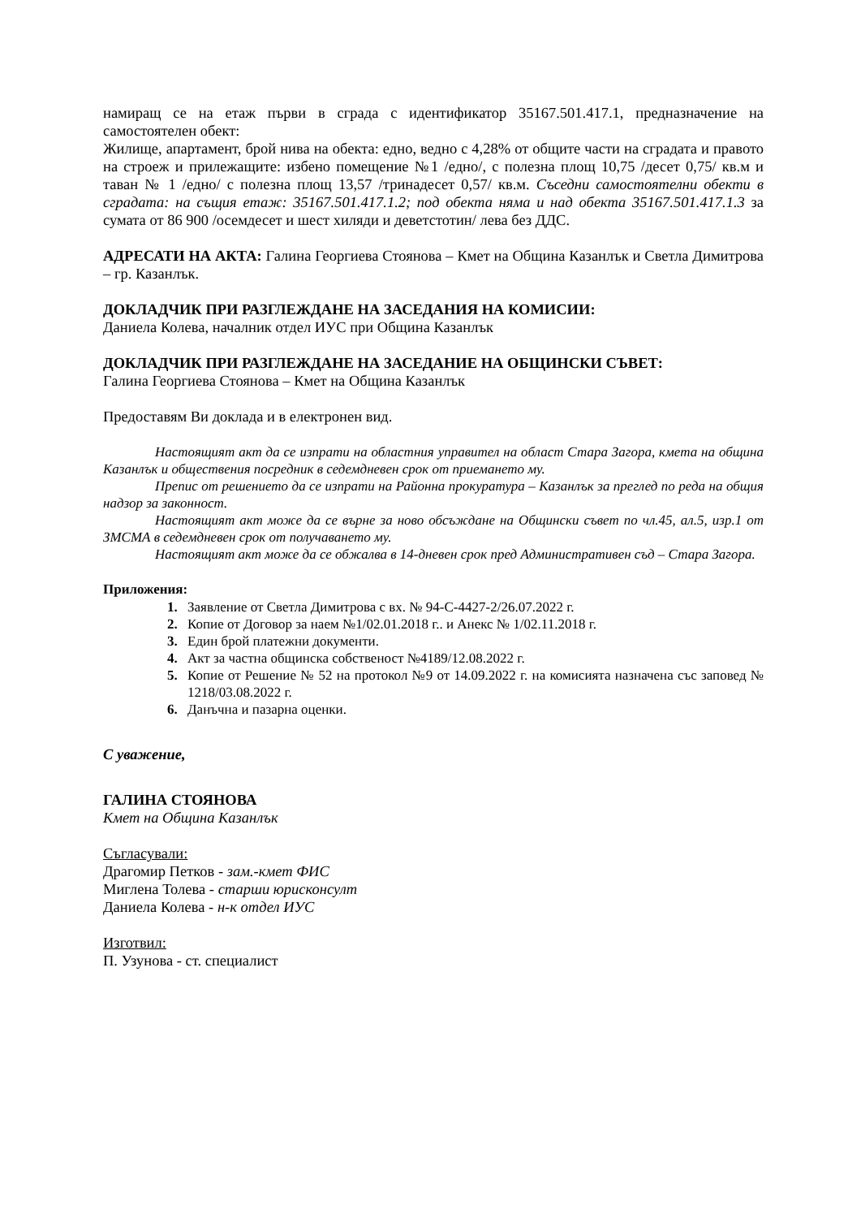намиращ се на етаж първи в сграда с идентификатор 35167.501.417.1, предназначение на самостоятелен обект:
Жилище, апартамент, брой нива на обекта: едно, ведно с 4,28% от общите части на сградата и правото на строеж и прилежащите: избено помещение №1 /едно/, с полезна площ 10,75 /десет 0,75/ кв.м и таван № 1 /едно/ с полезна площ 13,57 /тринадесет 0,57/ кв.м. Съседни самостоятелни обекти в сградата: на същия етаж: 35167.501.417.1.2; под обекта няма и над обекта 35167.501.417.1.3 за сумата от 86 900 /осемдесет и шест хиляди и деветстотин/ лева без ДДС.
АДРЕСАТИ НА АКТА: Галина Георгиева Стоянова – Кмет на Община Казанлък и Светла Димитрова – гр. Казанлък.
ДОКЛАДЧИК ПРИ РАЗГЛЕЖДАНЕ НА ЗАСЕДАНИЯ НА КОМИСИИ:
Даниела Колева, началник отдел ИУС при Община Казанлък
ДОКЛАДЧИК ПРИ РАЗГЛЕЖДАНЕ НА ЗАСЕДАНИЕ НА ОБЩИНСКИ СЪВЕТ:
Галина Георгиева Стоянова – Кмет на Община Казанлък
Предоставям Ви доклада и в електронен вид.
Настоящият акт да се изпрати на областния управител на област Стара Загора, кмета на община Казанлък и обществения посредник в седемдневен срок от приемането му.
Препис от решението да се изпрати на Районна прокуратура – Казанлък за преглед по реда на общия надзор за законност.
Настоящият акт може да се върне за ново обсъждане на Общински съвет по чл.45, ал.5, изр.1 от ЗМСМА в седемдневен срок от получаването му.
Настоящият акт може да се обжалва в 14-дневен срок пред Административен съд – Стара Загора.
Приложения:
Заявление от Светла Димитрова с вх. № 94-С-4427-2/26.07.2022 г.
Копие от Договор за наем №1/02.01.2018 г.. и Анекс № 1/02.11.2018 г.
Един брой платежни документи.
Акт за частна общинска собственост №4189/12.08.2022 г.
Копие от Решение № 52 на протокол №9 от 14.09.2022 г. на комисията назначена със заповед № 1218/03.08.2022 г.
Данъчна и пазарна оценки.
С уважение,
ГАЛИНА СТОЯНОВА
Кмет на Община Казанлък
Съгласували:
Драгомир Петков - зам.-кмет ФИС
Миглена Толева - старши юрисконсулт
Даниела Колева - н-к отдел ИУС
Изготвил:
П. Узунова - ст. специалист